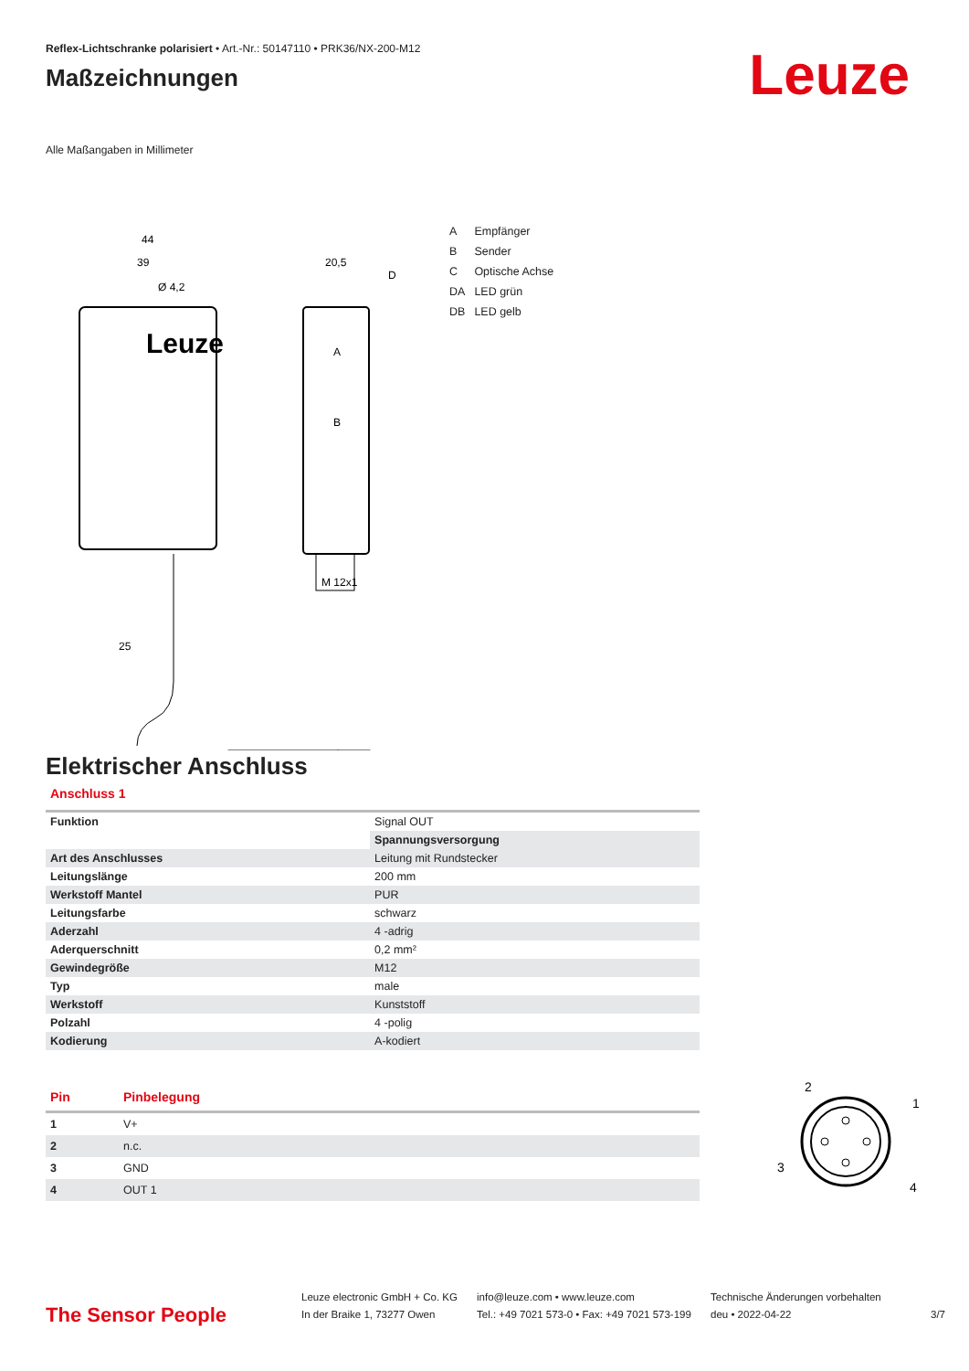Reflex-Lichtschranke polarisiert • Art.-Nr.: 50147110 • PRK36/NX-200-M12
Maßzeichnungen
Leuze
Alle Maßangaben in Millimeter
44
39
Ø 4,2
20,5
D
M 12x1
25
A
B
Leuze
| A | Empfänger |
| B | Sender |
| C | Optische Achse |
| DA | LED grün |
| DB | LED gelb |
Elektrischer Anschluss
Anschluss 1
| Funktion | Signal OUT |
| | Spannungsversorgung |
| Art des Anschlusses | Leitung mit Rundstecker |
| Leitungslänge | 200 mm |
| Werkstoff Mantel | PUR |
| Leitungsfarbe | schwarz |
| Aderzahl | 4 -adrig |
| Aderquerschnitt | 0,2 mm² |
| Gewindegröße | M12 |
| Typ | male |
| Werkstoff | Kunststoff |
| Polzahl | 4 -polig |
| Kodierung | A-kodiert |
| Pin | Pinbelegung |
| --- | --- |
| 1 | V+ |
| 2 | n.c. |
| 3 | GND |
| 4 | OUT 1 |
2
1
3
4
The Sensor People
Leuze electronic GmbH + Co. KG
In der Braike 1, 73277 Owen
info@leuze.com • www.leuze.com
Tel.: +49 7021 573-0 • Fax: +49 7021 573-199
Technische Änderungen vorbehalten
deu • 2022-04-22
3/7